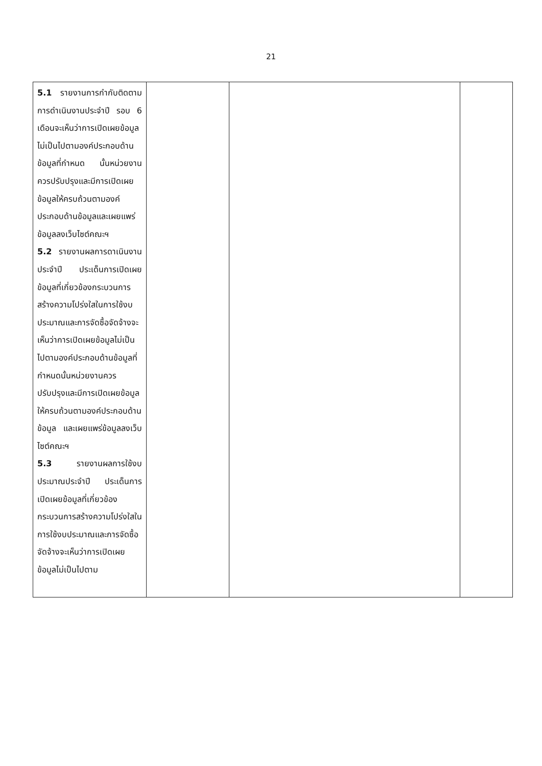21
| 5.1 รายงานการกำกับติดตามการดำเนินงานประจำปี รอบ 6 เดือนจะเห็นว่าการเปิดเผยข้อมูลไม่เป็นไปตามองค์ประกอบด้านข้อมูลที่กำหนด นั้นหน่วยงานควรปรับปรุงและมีการเปิดเผยข้อมูลให้ครบถ้วนตามองค์ประกอบด้านข้อมูลและเผยแพร่ข้อมูลลงเว็บไซต์คณะฯ 5.2 รายงานผลการดาเนินงานประจำปี ประเด็นการเปิดเผยข้อมูลที่เกี่ยวข้องกระบวนการสร้างความโปร่งใสในการใช้งบประมาณและการจัดซื้อจัดจ้างจะเห็นว่าการเปิดเผยข้อมูลไม่เป็นไปตามองค์ประกอบด้านข้อมูลที่กำหนดนั้นหน่วยงานควรปรับปรุงและมีการเปิดเผยข้อมูลให้ครบถ้วนตามองค์ประกอบด้านข้อมูล และเผยแพร่ข้อมูลลงเว็บไซต์คณะฯ 5.3 รายงานผลการใช้งบประมาณประจำปี ประเด็นการเปิดเผยข้อมูลที่เกี่ยวข้องกระบวนการสร้างความโปร่งใสในการใช้งบประมาณและการจัดซื้อจัดจ้างจะเห็นว่าการเปิดเผยข้อมูลไม่เป็นไปตาม | | | |